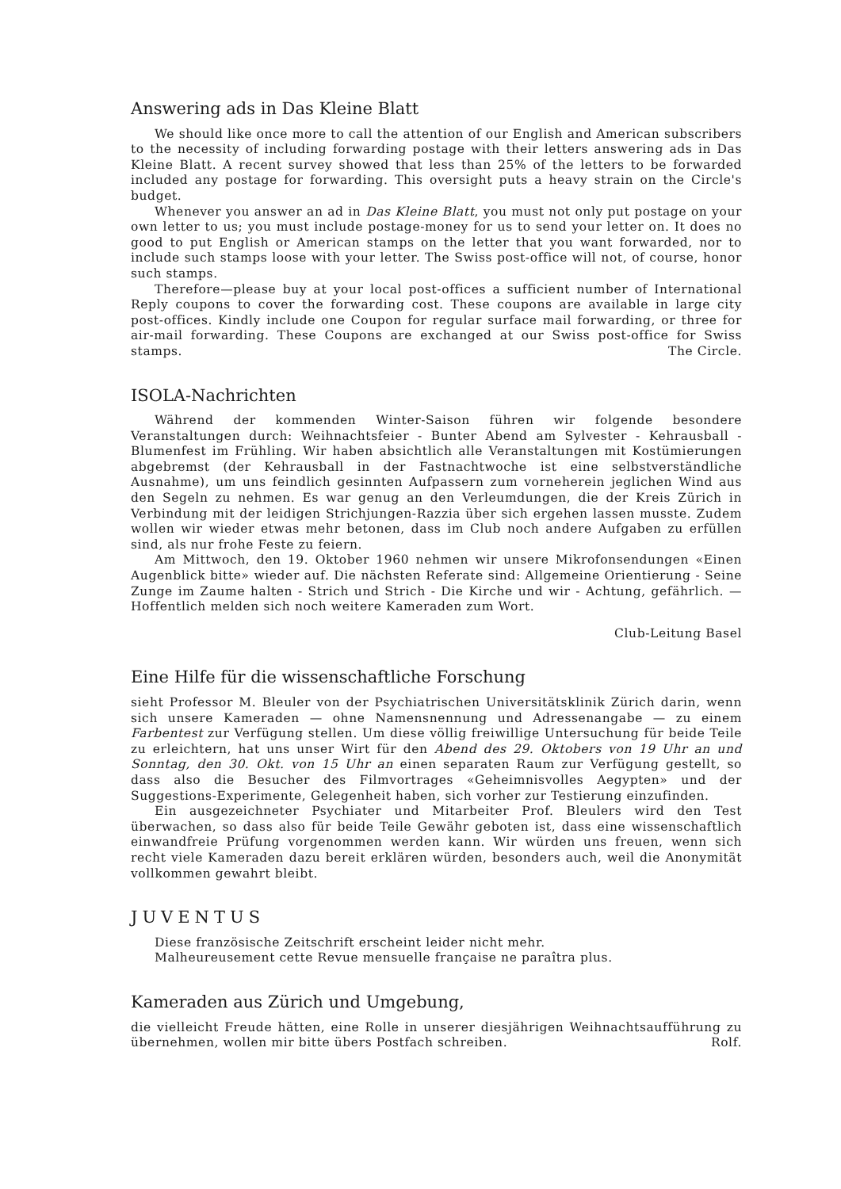Answering ads in Das Kleine Blatt
We should like once more to call the attention of our English and American subscribers to the necessity of including forwarding postage with their letters answering ads in Das Kleine Blatt. A recent survey showed that less than 25% of the letters to be forwarded included any postage for forwarding. This oversight puts a heavy strain on the Circle's budget.
Whenever you answer an ad in Das Kleine Blatt, you must not only put postage on your own letter to us; you must include postage-money for us to send your letter on. It does no good to put English or American stamps on the letter that you want forwarded, nor to include such stamps loose with your letter. The Swiss post-office will not, of course, honor such stamps.
Therefore—please buy at your local post-offices a sufficient number of International Reply coupons to cover the forwarding cost. These coupons are available in large city post-offices. Kindly include one Coupon for regular surface mail forwarding, or three for air-mail forwarding. These Coupons are exchanged at our Swiss post-office for Swiss stamps. The Circle.
ISOLA-Nachrichten
Während der kommenden Winter-Saison führen wir folgende besondere Veranstaltungen durch: Weihnachtsfeier - Bunter Abend am Sylvester - Kehrausball - Blumenfest im Frühling. Wir haben absichtlich alle Veranstaltungen mit Kostümierungen abgebremst (der Kehrausball in der Fastnachtwoche ist eine selbstverständliche Ausnahme), um uns feindlich gesinnten Aufpassern zum vorneherein jeglichen Wind aus den Segeln zu nehmen. Es war genug an den Verleumdungen, die der Kreis Zürich in Verbindung mit der leidigen Strichjungen-Razzia über sich ergehen lassen musste. Zudem wollen wir wieder etwas mehr betonen, dass im Club noch andere Aufgaben zu erfüllen sind, als nur frohe Feste zu feiern.
Am Mittwoch, den 19. Oktober 1960 nehmen wir unsere Mikrofonsendungen «Einen Augenblick bitte» wieder auf. Die nächsten Referate sind: Allgemeine Orientierung - Seine Zunge im Zaume halten - Strich und Strich - Die Kirche und wir - Achtung, gefährlich. — Hoffentlich melden sich noch weitere Kameraden zum Wort.
Club-Leitung Basel
Eine Hilfe für die wissenschaftliche Forschung
sieht Professor M. Bleuler von der Psychiatrischen Universitätsklinik Zürich darin, wenn sich unsere Kameraden — ohne Namensnennung und Adressenangabe — zu einem Farbentest zur Verfügung stellen. Um diese völlig freiwillige Untersuchung für beide Teile zu erleichtern, hat uns unser Wirt für den Abend des 29. Oktobers von 19 Uhr an und Sonntag, den 30. Okt. von 15 Uhr an einen separaten Raum zur Verfügung gestellt, so dass also die Besucher des Filmvortrages «Geheimnisvolles Aegypten» und der Suggestions-Experimente, Gelegenheit haben, sich vorher zur Testierung einzufinden.
Ein ausgezeichneter Psychiater und Mitarbeiter Prof. Bleulers wird den Test überwachen, so dass also für beide Teile Gewähr geboten ist, dass eine wissenschaftlich einwandfreie Prüfung vorgenommen werden kann. Wir würden uns freuen, wenn sich recht viele Kameraden dazu bereit erklären würden, besonders auch, weil die Anonymität vollkommen gewahrt bleibt.
JUVENTUS
Diese französische Zeitschrift erscheint leider nicht mehr.
Malheureusement cette Revue mensuelle française ne paraîtra plus.
Kameraden aus Zürich und Umgebung,
die vielleicht Freude hätten, eine Rolle in unserer diesjährigen Weihnachtsaufführung zu übernehmen, wollen mir bitte übers Postfach schreiben. Rolf.